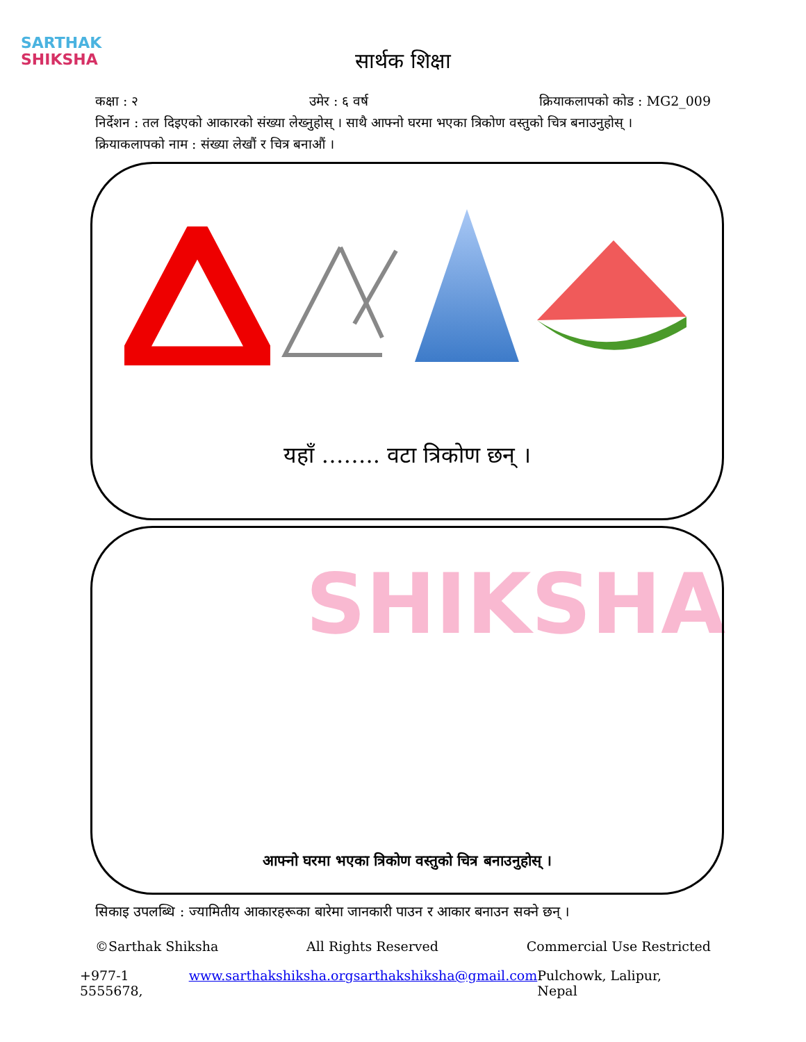SARTHAK
SHIKSHA
सार्थक शिक्षा
कक्षा : २ उमेर : ६ वर्ष क्रियाकलापको कोड : MG2_009
निर्देशन : तल दिइएको आकारको संख्या लेख्नुहोस् । साथै आफ्नो घरमा भएका त्रिकोण वस्तुको चित्र बनाउनुहोस् ।
क्रियाकलापको नाम : संख्या लेखौं र चित्र बनाऔं ।
यहाँ …….. वटा त्रिकोण छन् ।
SHIKSHA
आफ्नो घरमा भएका त्रिकोण वस्तुको चित्र बनाउनुहोस् ।
सिकाइ उपलब्धि : ज्यामितीय आकारहरूका बारेमा जानकारी पाउन र आकार बनाउन सक्ने छन् ।
©Sarthak Shiksha All Rights Reserved Commercial Use Restricted
+977-1 5555678, www.sarthakshiksha.org sarthakshiksha@gmail.com Pulchowk, Lalipur, Nepal